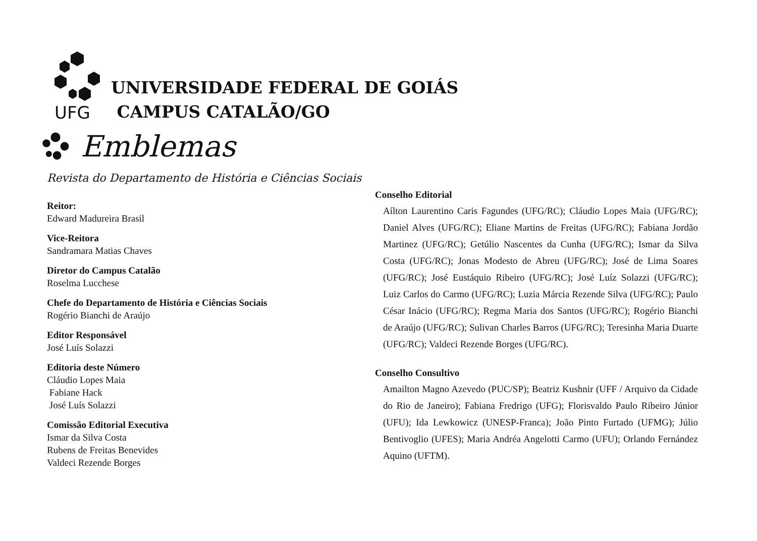UFG
UNIVERSIDADE FEDERAL DE GOIÁS
CAMPUS CATALÃO/GO
Emblemas
Revista do Departamento de História e Ciências Sociais
Reitor:
Edward Madureira Brasil
Vice-Reitora
Sandramara Matias Chaves
Diretor do Campus Catalão
Roselma Lucchese
Chefe do Departamento de História e Ciências Sociais
Rogério Bianchi de Araújo
Editor Responsável
José Luís Solazzi
Editoria deste Número
Cláudio Lopes Maia
Fabiane Hack
José Luís Solazzi
Comissão Editorial Executiva
Ismar da Silva Costa
Rubens de Freitas Benevides
Valdeci Rezende Borges
Conselho Editorial
Aílton Laurentino Caris Fagundes (UFG/RC); Cláudio Lopes Maia (UFG/RC); Daniel Alves (UFG/RC); Eliane Martins de Freitas (UFG/RC); Fabiana Jordão Martinez (UFG/RC); Getúlio Nascentes da Cunha (UFG/RC); Ismar da Silva Costa (UFG/RC); Jonas Modesto de Abreu (UFG/RC); José de Lima Soares (UFG/RC); José Eustáquio Ribeiro (UFG/RC); José Luíz Solazzi (UFG/RC); Luiz Carlos do Carmo (UFG/RC); Luzia Márcia Rezende Silva (UFG/RC); Paulo César Inácio (UFG/RC); Regma Maria dos Santos (UFG/RC); Rogério Bianchi de Araújo (UFG/RC); Sulivan Charles Barros (UFG/RC); Teresinha Maria Duarte (UFG/RC); Valdeci Rezende Borges (UFG/RC).
Conselho Consultivo
Amailton Magno Azevedo (PUC/SP); Beatriz Kushnir (UFF / Arquivo da Cidade do Rio de Janeiro); Fabiana Fredrigo (UFG); Florisvaldo Paulo Ribeiro Júnior (UFU); Ida Lewkowicz (UNESP-Franca); João Pinto Furtado (UFMG); Júlio Bentivoglio (UFES); Maria Andréa Angelotti Carmo (UFU); Orlando Fernández Aquino (UFTM).